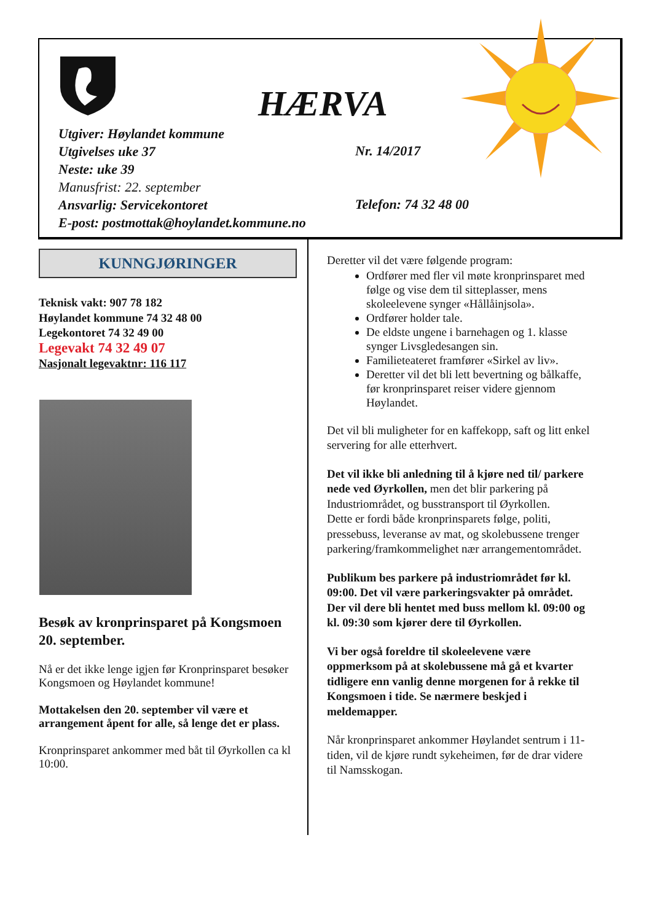HÆRVA
Utgiver: Høylandet kommune
Utgivelses uke 37
Neste: uke 39
Manusfrist: 22. september
Ansvarlig: Servicekontoret
E-post: postmottak@hoylandet.kommune.no
Nr. 14/2017
Telefon: 74 32 48 00
KUNNGJØRINGER
Teknisk vakt: 907 78 182
Høylandet kommune 74 32 48 00
Legekontoret 74 32 49 00
Legevakt 74 32 49 07
Nasjonalt legevaktnr: 116 117
Besøk av kronprinsparet på Kongsmoen 20. september.
Nå er det ikke lenge igjen før Kronprinsparet besøker Kongsmoen og Høylandet kommune!
Mottakelsen den 20. september vil være et arrangement åpent for alle, så lenge det er plass.
Kronprinsparet ankommer med båt til Øyrkollen ca kl 10:00.
Deretter vil det være følgende program:
Ordfører med fler vil møte kronprinsparet med følge og vise dem til sitteplasser, mens skoleelevene synger «Hållåinjsola».
Ordfører holder tale.
De eldste ungene i barnehagen og 1. klasse synger Livsgledesangen sin.
Familieteateret framfører «Sirkel av liv».
Deretter vil det bli lett bevertning og bålkaffe, før kronprinsparet reiser videre gjennom Høylandet.
Det vil bli muligheter for en kaffekopp, saft og litt enkel servering for alle etterhvert.
Det vil ikke bli anledning til å kjøre ned til/ parkere nede ved Øyrkollen, men det blir parkering på Industriområdet, og busstransport til Øyrkollen.
Dette er fordi både kronprinsparets følge, politi, pressebuss, leveranse av mat, og skolebussene trenger parkering/framkommelighet nær arrangementområdet.
Publikum bes parkere på industriområdet før kl. 09:00. Det vil være parkeringsvakter på området. Der vil dere bli hentet med buss mellom kl. 09:00 og kl. 09:30 som kjører dere til Øyrkollen.
Vi ber også foreldre til skoleelevene være oppmerksom på at skolebussene må gå et kvarter tidligere enn vanlig denne morgenen for å rekke til Kongsmoen i tide. Se nærmere beskjed i meldemapper.
Når kronprinsparet ankommer Høylandet sentrum i 11-tiden, vil de kjøre rundt sykeheimen, før de drar videre til Namsskogan.